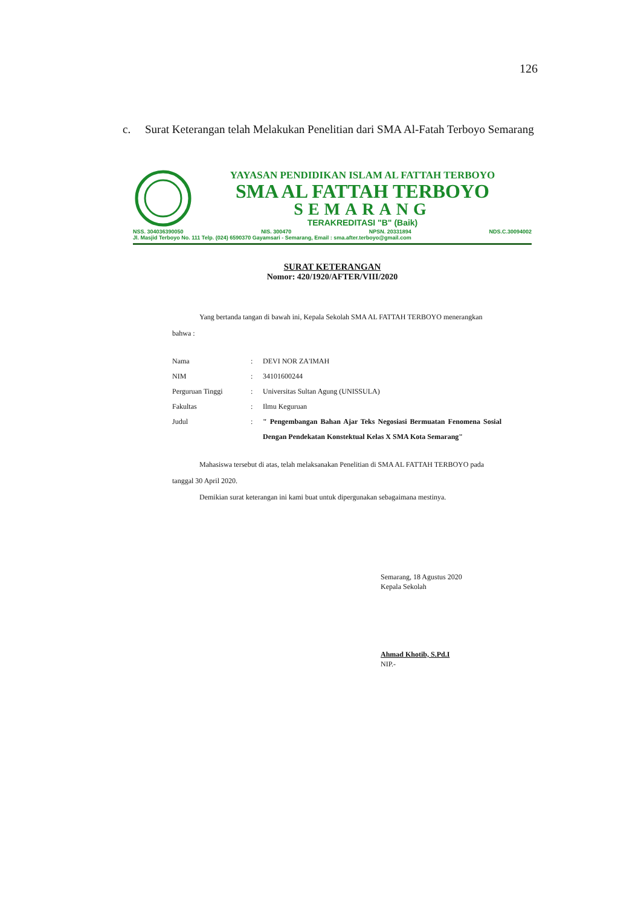126
c. Surat Keterangan telah Melakukan Penelitian dari SMA Al-Fatah Terboyo Semarang
YAYASAN PENDIDIKAN ISLAM AL FATTAH TERBOYO
SMA AL FATTAH TERBOYO
SEMARANG
TERAKREDITASI "B" (Baik)
NSS. 304036390050 NIS. 300470 NPSN. 20331894 NDS.C.30094002
Jl. Masjid Terboyo No. 111 Telp. (024) 6590370 Gayamsari - Semarang, Email : sma.after.terboyo@gmail.com
SURAT KETERANGAN
Nomor: 420/1920/AFTER/VIII/2020
Yang bertanda tangan di bawah ini, Kepala Sekolah SMA AL FATTAH TERBOYO menerangkan bahwa :
| Nama | : | DEVI NOR ZA'IMAH |
| NIM | : | 34101600244 |
| Perguruan Tinggi | : | Universitas Sultan Agung (UNISSULA) |
| Fakultas | : | Ilmu Keguruan |
| Judul | : | " Pengembangan Bahan Ajar Teks Negosiasi Bermuatan Fenomena Sosial Dengan Pendekatan Konstektual Kelas X SMA Kota Semarang" |
Mahasiswa tersebut di atas, telah melaksanakan Penelitian di SMA AL FATTAH TERBOYO pada tanggal 30 April 2020.
Demikian surat keterangan ini kami buat untuk dipergunakan sebagaimana mestinya.
Semarang, 18 Agustus 2020
Kepala Sekolah
Ahmad Khotib, S.Pd.I
NIP.-